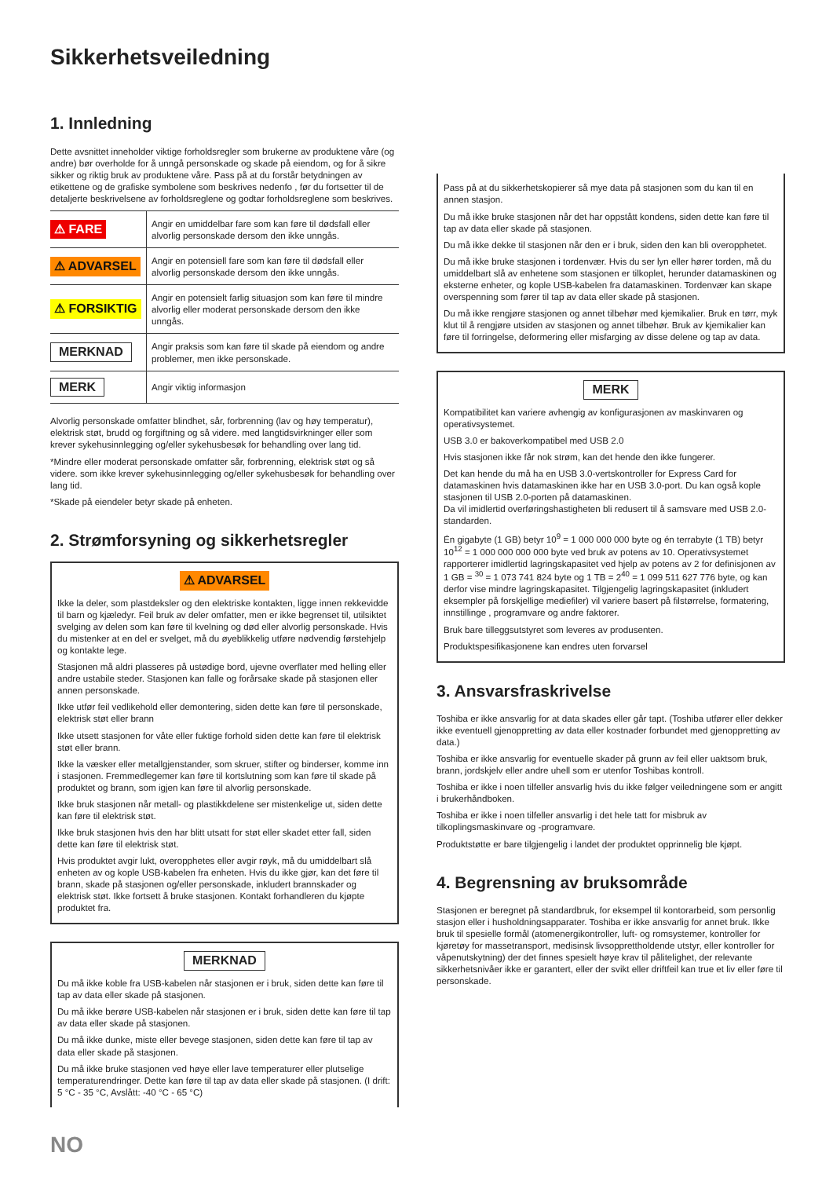Sikkerhetsveiledning
1. Innledning
Dette avsnittet inneholder viktige forholdsregler som brukerne av produktene våre (og andre) bør overholde for å unngå personskade og skade på eiendom, og for å sikre sikker og riktig bruk av produktene våre. Pass på at du forstår betydningen av etikettene og de grafiske symbolene som beskrives nedenfo , før du fortsetter til de detaljerte beskrivelsene av forholdsreglene og godtar forholdsreglene som beskrives.
| ⚠ FARE | Angir en umiddelbar fare som kan føre til dødsfall eller alvorlig personskade dersom den ikke unngås. |
| ⚠ ADVARSEL | Angir en potensiell fare som kan føre til dødsfall eller alvorlig personskade dersom den ikke unngås. |
| ⚠ FORSIKTIG | Angir en potensielt farlig situasjon som kan føre til mindre alvorlig eller moderat personskade dersom den ikke unngås. |
| MERKNAD | Angir praksis som kan føre til skade på eiendom og andre problemer, men ikke personskade. |
| MERK | Angir viktig informasjon |
Alvorlig personskade omfatter blindhet, sår, forbrenning (lav og høy temperatur), elektrisk støt, brudd og forgiftning og så videre. med langtidsvirkninger eller som krever sykehusinnlegging og/eller sykehusbesøk for behandling over lang tid.
*Mindre eller moderat personskade omfatter sår, forbrenning, elektrisk støt og så videre. som ikke krever sykehusinnlegging og/eller sykehusbesøk for behandling over lang tid.
*Skade på eiendeler betyr skade på enheten.
2. Strømforsyning og sikkerhetsregler
⚠ ADVARSEL
Ikke la deler, som plastdeksler og den elektriske kontakten, ligge innen rekkevidde til barn og kjæledyr. Feil bruk av deler omfatter, men er ikke begrenset til, utilsiktet svelging av delen som kan føre til kvelning og død eller alvorlig personskade. Hvis du mistenker at en del er svelget, må du øyeblikkelig utføre nødvendig førstehjelp og kontakte lege.
Stasjonen må aldri plasseres på ustødige bord, ujevne overflater med helling eller andre ustabile steder. Stasjonen kan falle og forårsake skade på stasjonen eller annen personskade.
Ikke utfør feil vedlikehold eller demontering, siden dette kan føre til personskade, elektrisk støt eller brann
Ikke utsett stasjonen for våte eller fuktige forhold siden dette kan føre til elektrisk støt eller brann.
Ikke la væsker eller metallgjenstander, som skruer, stifter og binderser, komme inn i stasjonen. Fremmedlegemer kan føre til kortslutning som kan føre til skade på produktet og brann, som igjen kan føre til alvorlig personskade.
Ikke bruk stasjonen når metall- og plastikkdelene ser mistenkelige ut, siden dette kan føre til elektrisk støt.
Ikke bruk stasjonen hvis den har blitt utsatt for støt eller skadet etter fall, siden dette kan føre til elektrisk støt.
Hvis produktet avgir lukt, overopphetes eller avgir røyk, må du umiddelbart slå enheten av og kople USB-kabelen fra enheten. Hvis du ikke gjør, kan det føre til brann, skade på stasjonen og/eller personskade, inkludert brannskader og elektrisk støt. Ikke fortsett å bruke stasjonen. Kontakt forhandleren du kjøpte produktet fra.
MERKNAD
Du må ikke koble fra USB-kabelen når stasjonen er i bruk, siden dette kan føre til tap av data eller skade på stasjonen.
Du må ikke berøre USB-kabelen når stasjonen er i bruk, siden dette kan føre til tap av data eller skade på stasjonen.
Du må ikke dunke, miste eller bevege stasjonen, siden dette kan føre til tap av data eller skade på stasjonen.
Du må ikke bruke stasjonen ved høye eller lave temperaturer eller plutselige temperaturendringer. Dette kan føre til tap av data eller skade på stasjonen. (I drift: 5 °C - 35 °C, Avslått: -40 °C - 65 °C)
Pass på at du sikkerhetskopierer så mye data på stasjonen som du kan til en annen stasjon.
Du må ikke bruke stasjonen når det har oppstått kondens, siden dette kan føre til tap av data eller skade på stasjonen.
Du må ikke dekke til stasjonen når den er i bruk, siden den kan bli overopphetet.
Du må ikke bruke stasjonen i tordenvær. Hvis du ser lyn eller hører torden, må du umiddelbart slå av enhetene som stasjonen er tilkoplet, herunder datamaskinen og eksterne enheter, og kople USB-kabelen fra datamaskinen. Tordenvær kan skape overspenning som fører til tap av data eller skade på stasjonen.
Du må ikke rengjøre stasjonen og annet tilbehør med kjemikalier. Bruk en tørr, myk klut til å rengjøre utsiden av stasjonen og annet tilbehør. Bruk av kjemikalier kan føre til forringelse, deformering eller misfarging av disse delene og tap av data.
MERK
Kompatibilitet kan variere avhengig av konfigurasjonen av maskinvaren og operativsystemet.
USB 3.0 er bakoverkompatibel med USB 2.0
Hvis stasjonen ikke får nok strøm, kan det hende den ikke fungerer.
Det kan hende du må ha en USB 3.0-vertskontroller for Express Card for datamaskinen hvis datamaskinen ikke har en USB 3.0-port. Du kan også kople stasjonen til USB 2.0-porten på datamaskinen.
Da vil imidlertid overføringshastigheten bli redusert til å samsvare med USB 2.0-standarden.
Én gigabyte (1 GB) betyr 10<sup>9</sup> = 1 000 000 000 byte og én terrabyte (1 TB) betyr 10<sup>12</sup> = 1 000 000 000 000 byte ved bruk av potens av 10. Operativsystemet rapporterer imidlertid lagringskapasitet ved hjelp av potens av 2 for definisjonen av 1 GB = <sup>30</sup> = 1 073 741 824 byte og 1 TB = 2<sup>40</sup> = 1 099 511 627 776 byte, og kan derfor vise mindre lagringskapasitet. Tilgjengelig lagringskapasitet (inkludert eksempler på forskjellige mediefiler) vil variere basert på filstørrelse, formatering, innstillinge , programvare og andre faktorer.
Bruk bare tilleggsutstyret som leveres av produsenten.
Produktspesifikasjonene kan endres uten forvarsel
3. Ansvarsfraskrivelse
Toshiba er ikke ansvarlig for at data skades eller går tapt. (Toshiba utfører eller dekker ikke eventuell gjenoppretting av data eller kostnader forbundet med gjenoppretting av data.)
Toshiba er ikke ansvarlig for eventuelle skader på grunn av feil eller uaktsom bruk, brann, jordskjelv eller andre uhell som er utenfor Toshibas kontroll.
Toshiba er ikke i noen tilfeller ansvarlig hvis du ikke følger veiledningene som er angitt i brukerhåndboken.
Toshiba er ikke i noen tilfeller ansvarlig i det hele tatt for misbruk av tilkoplingsmaskinvare og -programvare.
Produktstøtte er bare tilgjengelig i landet der produktet opprinnelig ble kjøpt.
4. Begrensning av bruksområde
Stasjonen er beregnet på standardbruk, for eksempel til kontorarbeid, som personlig stasjon eller i husholdningsapparater. Toshiba er ikke ansvarlig for annet bruk. Ikke bruk til spesielle formål (atomenergikontroller, luft- og romsystemer, kontroller for kjøretøy for massetransport, medisinsk livsopprettholdende utstyr, eller kontroller for våpenutskytning) der det finnes spesielt høye krav til pålitelighet, der relevante sikkerhetsnivåer ikke er garantert, eller der svikt eller driftfeil kan true et liv eller føre til personskade.
NO